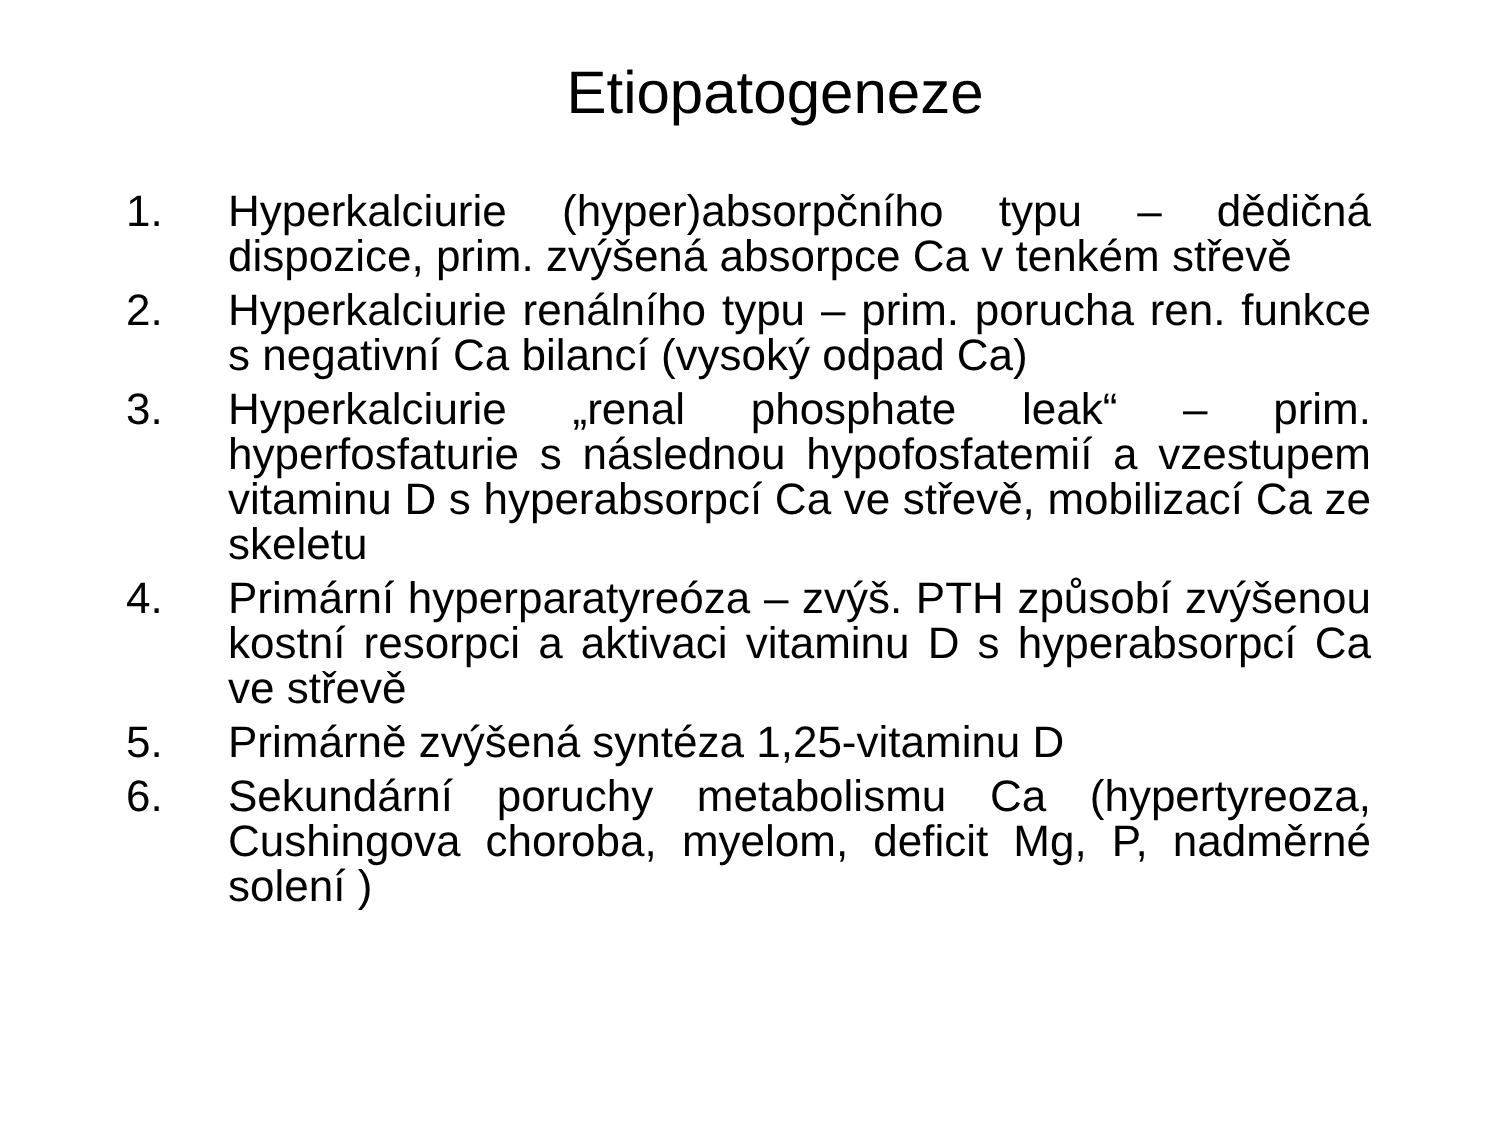Etiopatogeneze
1. Hyperkalciurie (hyper)absorpčního typu – dědičná dispozice, prim. zvýšená absorpce Ca v tenkém střevě
2. Hyperkalciurie renálního typu – prim. porucha ren. funkce s negativní Ca bilancí (vysoký odpad Ca)
3. Hyperkalciurie „renal phosphate leak“ – prim. hyperfosfaturie s následnou hypofosfatemií a vzestupem vitaminu D s hyperabsorpcí Ca ve střevě, mobilizací Ca ze skeletu
4. Primární hyperparatyreóza – zvýš. PTH způsobí zvýšenou kostní resorpci a aktivaci vitaminu D s hyperabsorpcí Ca ve střevě
5. Primárně zvýšená syntéza 1,25-vitaminu D
6. Sekundární poruchy metabolismu Ca (hypertyreoza, Cushingova choroba, myelom, deficit Mg, P, nadměrné solení )